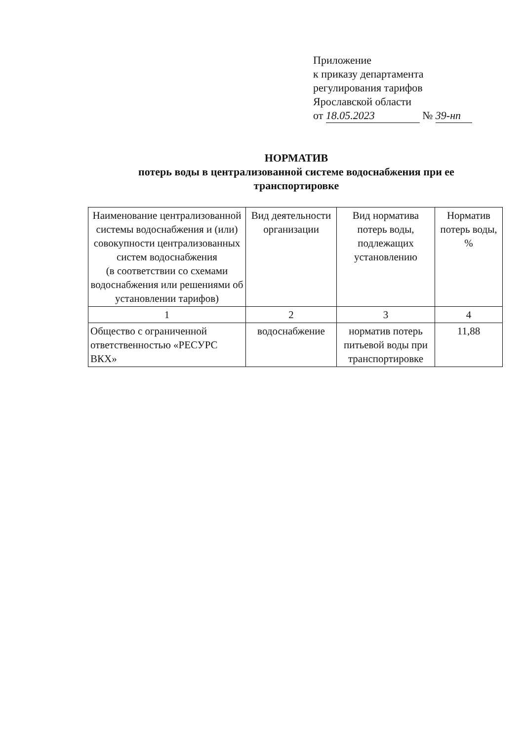Приложение
к приказу департамента
регулирования тарифов
Ярославской области
от 18.05.2023 № 39-нп
НОРМАТИВ
потерь воды в централизованной системе водоснабжения при ее транспортировке
| Наименование централизованной системы водоснабжения и (или) совокупности централизованных систем водоснабжения (в соответствии со схемами водоснабжения или решениями об установлении тарифов) | Вид деятельности организации | Вид норматива потерь воды, подлежащих установлению | Норматив потерь воды, % |
| --- | --- | --- | --- |
| 1 | 2 | 3 | 4 |
| Общество с ограниченной ответственностью «РЕСУРС ВКХ» | водоснабжение | норматив потерь питьевой воды при транспортировке | 11,88 |